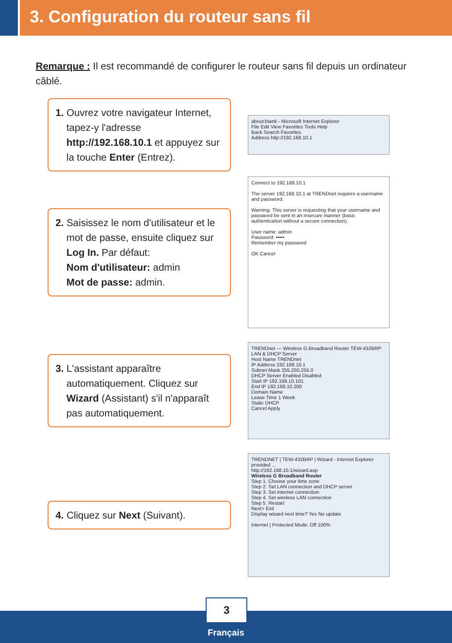3. Configuration du routeur sans fil
Remarque : Il est recommandé de configurer le routeur sans fil depuis un ordinateur câblé.
1. Ouvrez votre navigateur Internet, tapez-y l'adresse http://192.168.10.1 et appuyez sur la touche Enter (Entrez).
about:blank - Microsoft Internet Explorer
File Edit View Favorites Tools Help
Back Search Favorites
Address http://192.168.10.1
2. Saisissez le nom d'utilisateur et le mot de passe, ensuite cliquez sur Log In. Par défaut:
Nom d'utilisateur: admin
Mot de passe: admin.
Connect to 192.168.10.1
The server 192.168.10.1 at TRENDnet requires a username and password.
Warning: This server is requesting that your username and password be sent in an insecure manner (basic authentication without a secure connection).
User name: admin
Password: •••••
Remember my password
OK Cancel
3. L'assistant apparaître automatiquement. Cliquez sur Wizard (Assistant) s'il n'apparaît pas automatiquement.
TRENDnet — Wireless G Broadband Router TEW-432BRP
LAN & DHCP Server
Host Name TRENDnet
IP Address 192.168.10.1
Subnet Mask 255.255.255.0
DHCP Server Enabled Disabled
Start IP 192.168.10.101
End IP 192.168.10.200
Domain Name
Lease Time 1 Week
Static DHCP
Cancel Apply
4. Cliquez sur Next (Suivant).
TRENDNET | TEW-432BRP | Wizard - Internet Explorer provided ...
http://192.168.10.1/wizard.asp
Wireless G Broadband Router
Step 1. Choose your time zone
Step 2. Set LAN connection and DHCP server
Step 3. Set internet connection
Step 4. Set wireless LAN connection
Step 5. Restart
Next> Exit
Display wizard next time? Yes No update
Internet | Protected Mode: Off 100%
3
Français